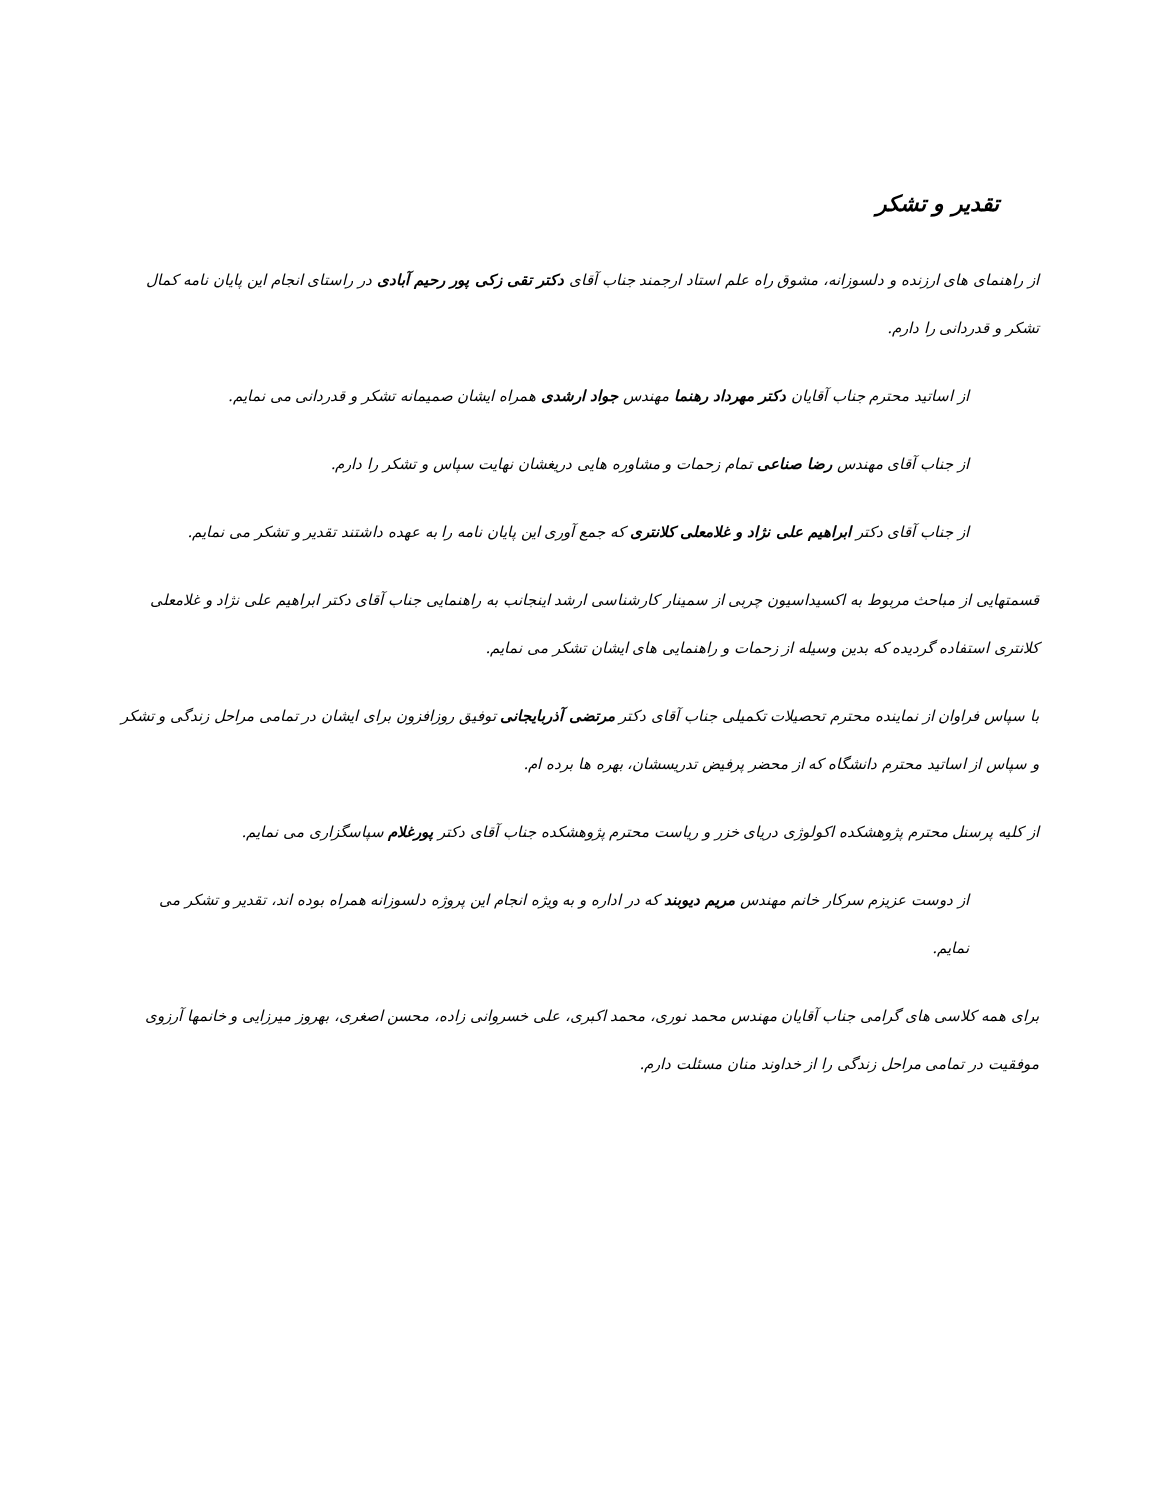تقدیر و تشکر
از راهنمای های ارزنده و دلسوزانه، مشوق راه علم استاد ارجمند جناب آقای دکتر تقی زکی پور رحیم آبادی در راستای انجام این پایان نامه کمال تشکر و قدردانی را دارم.
از اساتید محترم جناب آقایان دکتر مهرداد رهنما مهندس جواد ارشدی همراه ایشان صمیمانه تشکر و قدردانی می نمایم.
از جناب آقای مهندس رضا صناعی تمام زحمات و مشاوره هایی دریغشان نهایت سپاس و تشکر را دارم.
از جناب آقای دکتر ابراهیم علی نژاد و غلامعلی کلانتری که جمع آوری این پایان نامه را به عهده داشتند تقدیر و تشکر می نمایم.
قسمتهایی از مباحث مربوط به اکسیداسیون چربی از سمینار کارشناسی ارشد اینجانب به راهنمایی جناب آقای دکتر ابراهیم علی نژاد و غلامعلی کلانتری استفاده گردیده که بدین وسیله از زحمات و راهنمایی های ایشان تشکر می نمایم.
با سپاس فراوان از نماینده محترم تحصیلات تکمیلی جناب آقای دکتر مرتضی آذربایجانی توفیق روزافزون برای ایشان در تمامی مراحل زندگی و تشکر و سپاس از اساتید محترم دانشگاه که از محضر پرفیض تدریسشان، بهره ها برده ام.
از کلیه پرسنل محترم پژوهشکده اکولوژی دریای خزر و ریاست محترم پژوهشکده جناب آقای دکتر پورغلام سپاسگزاری می نمایم.
از دوست عزیزم سرکار خانم مهندس مریم دیوبند که در اداره و به ویژه انجام این پروژه دلسوزانه همراه بوده اند، تقدیر و تشکر می نمایم.
برای همه کلاسی های گرامی جناب آقایان مهندس محمد نوری، محمد اکبری، علی خسروانی زاده، محسن اصغری، بهروز میرزایی و خانمها آرزوی موفقیت در تمامی مراحل زندگی را از خداوند منان مسئلت دارم.